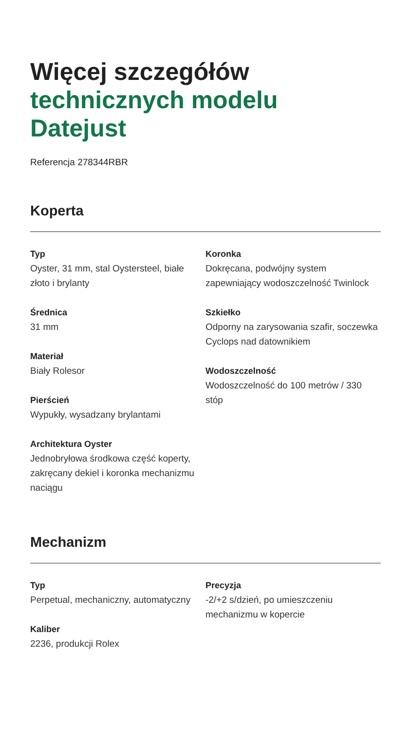Więcej szczegółów
technicznych modelu
Datejust
Referencja 278344RBR
Koperta
Typ
Oyster, 31 mm, stal Oystersteel, białe złoto i brylanty
Średnica
31 mm
Materiał
Biały Rolesor
Pierścień
Wypukły, wysadzany brylantami
Architektura Oyster
Jednobryłowa środkowa część koperty, zakręcany dekiel i koronka mechanizmu naciągu
Koronka
Dokręcana, podwójny system zapewniający wodoszczelność Twinlock
Szkiełko
Odporny na zarysowania szafir, soczewka Cyclops nad datownikiem
Wodoszczelność
Wodoszczelność do 100 metrów / 330 stóp
Mechanizm
Typ
Perpetual, mechaniczny, automatyczny
Kaliber
2236, produkcji Rolex
Precyzja
-2/+2 s/dzień, po umieszczeniu mechanizmu w kopercie